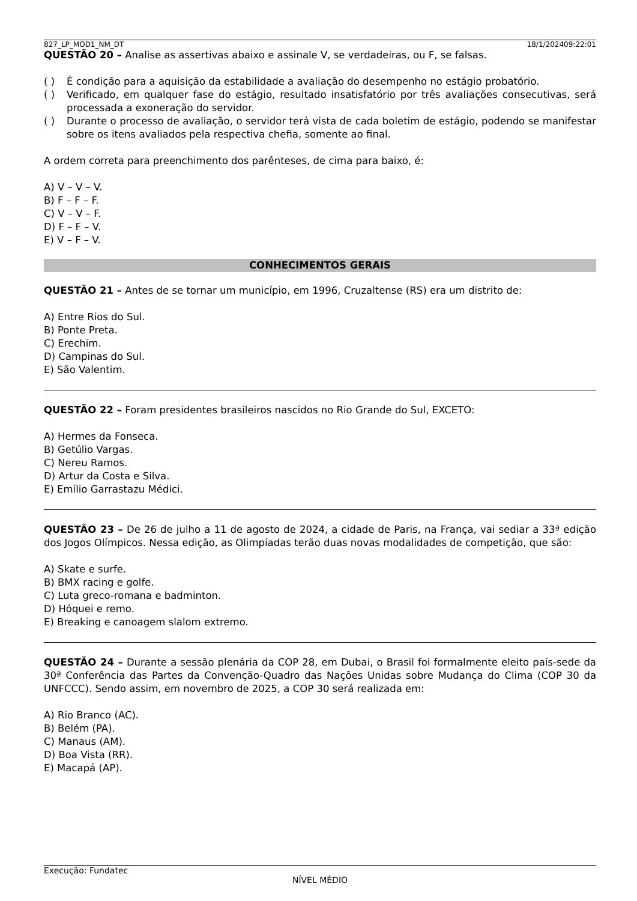827_LP_MOD1_NM_DT 18/1/202409:22:01
QUESTÃO 20 – Analise as assertivas abaixo e assinale V, se verdadeiras, ou F, se falsas.
( ) É condição para a aquisição da estabilidade a avaliação do desempenho no estágio probatório.
( ) Verificado, em qualquer fase do estágio, resultado insatisfatório por três avaliações consecutivas, será processada a exoneração do servidor.
( ) Durante o processo de avaliação, o servidor terá vista de cada boletim de estágio, podendo se manifestar sobre os itens avaliados pela respectiva chefia, somente ao final.
A ordem correta para preenchimento dos parênteses, de cima para baixo, é:
A) V – V – V.
B) F – F – F.
C) V – V – F.
D) F – F – V.
E) V – F – V.
CONHECIMENTOS GERAIS
QUESTÃO 21 – Antes de se tornar um município, em 1996, Cruzaltense (RS) era um distrito de:
A) Entre Rios do Sul.
B) Ponte Preta.
C) Erechim.
D) Campinas do Sul.
E) São Valentim.
QUESTÃO 22 – Foram presidentes brasileiros nascidos no Rio Grande do Sul, EXCETO:
A) Hermes da Fonseca.
B) Getúlio Vargas.
C) Nereu Ramos.
D) Artur da Costa e Silva.
E) Emílio Garrastazu Médici.
QUESTÃO 23 – De 26 de julho a 11 de agosto de 2024, a cidade de Paris, na França, vai sediar a 33ª edição dos Jogos Olímpicos. Nessa edição, as Olimpíadas terão duas novas modalidades de competição, que são:
A) Skate e surfe.
B) BMX racing e golfe.
C) Luta greco-romana e badminton.
D) Hóquei e remo.
E) Breaking e canoagem slalom extremo.
QUESTÃO 24 – Durante a sessão plenária da COP 28, em Dubai, o Brasil foi formalmente eleito país-sede da 30ª Conferência das Partes da Convenção-Quadro das Nações Unidas sobre Mudança do Clima (COP 30 da UNFCCC). Sendo assim, em novembro de 2025, a COP 30 será realizada em:
A) Rio Branco (AC).
B) Belém (PA).
C) Manaus (AM).
D) Boa Vista (RR).
E) Macapá (AP).
Execução: Fundatec
NÍVEL MÉDIO